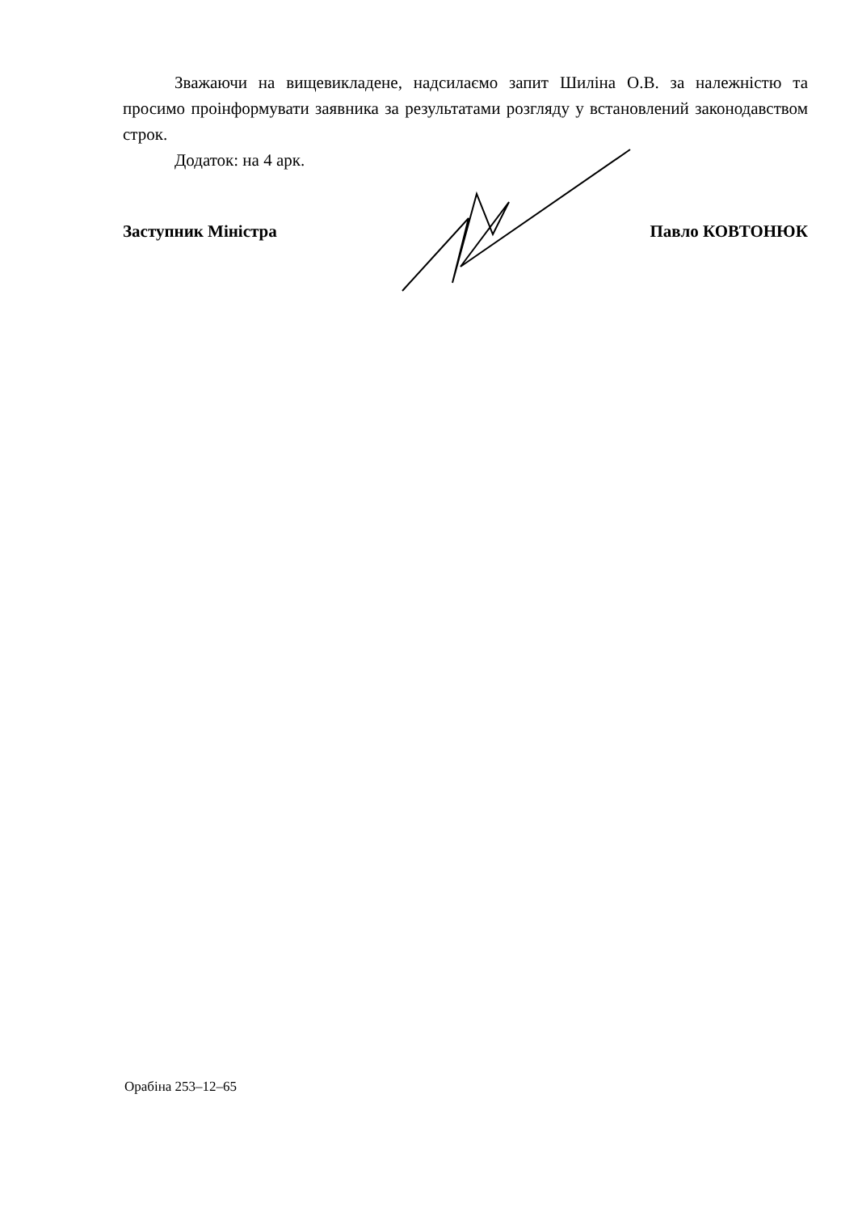Зважаючи на вищевикладене, надсилаємо запит Шиліна О.В. за належністю та просимо проінформувати заявника за результатами розгляду у встановлений законодавством строк.
Додаток: на 4 арк.
Заступник Міністра Павло КОВТОНЮК
Орабіна 253–12–65